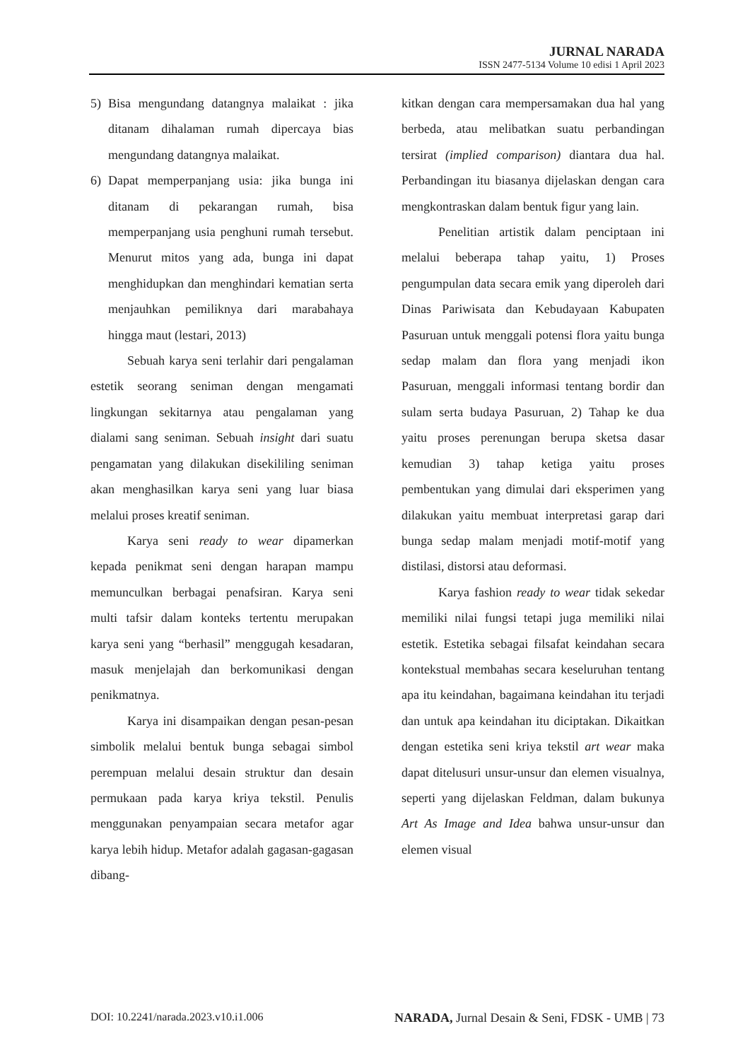JURNAL NARADA
ISSN 2477-5134 Volume 10 edisi 1 April 2023
5) Bisa mengundang datangnya malaikat : jika ditanam dihalaman rumah dipercaya bias mengundang datangnya malaikat.
6) Dapat memperpanjang usia: jika bunga ini ditanam di pekarangan rumah, bisa memperpanjang usia penghuni rumah tersebut. Menurut mitos yang ada, bunga ini dapat menghidupkan dan menghindari kematian serta menjauhkan pemiliknya dari marabahaya hingga maut (lestari, 2013)
Sebuah karya seni terlahir dari pengalaman estetik seorang seniman dengan mengamati lingkungan sekitarnya atau pengalaman yang dialami sang seniman. Sebuah insight dari suatu pengamatan yang dilakukan disekililing seniman akan menghasilkan karya seni yang luar biasa melalui proses kreatif seniman.
Karya seni ready to wear dipamerkan kepada penikmat seni dengan harapan mampu memunculkan berbagai penafsiran. Karya seni multi tafsir dalam konteks tertentu merupakan karya seni yang “berhasil” menggugah kesadaran, masuk menjelajah dan berkomunikasi dengan penikmatnya.
Karya ini disampaikan dengan pesan-pesan simbolik melalui bentuk bunga sebagai simbol perempuan melalui desain struktur dan desain permukaan pada karya kriya tekstil. Penulis menggunakan penyampaian secara metafor agar karya lebih hidup. Metafor adalah gagasan-gagasan dibang-
kitkan dengan cara mempersamakan dua hal yang berbeda, atau melibatkan suatu perbandingan tersirat (implied comparison) diantara dua hal. Perbandingan itu biasanya dijelaskan dengan cara mengkontraskan dalam bentuk figur yang lain.
Penelitian artistik dalam penciptaan ini melalui beberapa tahap yaitu, 1) Proses pengumpulan data secara emik yang diperoleh dari Dinas Pariwisata dan Kebudayaan Kabupaten Pasuruan untuk menggali potensi flora yaitu bunga sedap malam dan flora yang menjadi ikon Pasuruan, menggali informasi tentang bordir dan sulam serta budaya Pasuruan, 2) Tahap ke dua yaitu proses perenungan berupa sketsa dasar kemudian 3) tahap ketiga yaitu proses pembentukan yang dimulai dari eksperimen yang dilakukan yaitu membuat interpretasi garap dari bunga sedap malam menjadi motif-motif yang distilasi, distorsi atau deformasi.
Karya fashion ready to wear tidak sekedar memiliki nilai fungsi tetapi juga memiliki nilai estetik. Estetika sebagai filsafat keindahan secara kontekstual membahas secara keseluruhan tentang apa itu keindahan, bagaimana keindahan itu terjadi dan untuk apa keindahan itu diciptakan. Dikaitkan dengan estetika seni kriya tekstil art wear maka dapat ditelusuri unsur-unsur dan elemen visualnya, seperti yang dijelaskan Feldman, dalam bukunya Art As Image and Idea bahwa unsur-unsur dan elemen visual
DOI: 10.2241/narada.2023.v10.i1.006 NARADA, Jurnal Desain & Seni, FDSK - UMB | 73